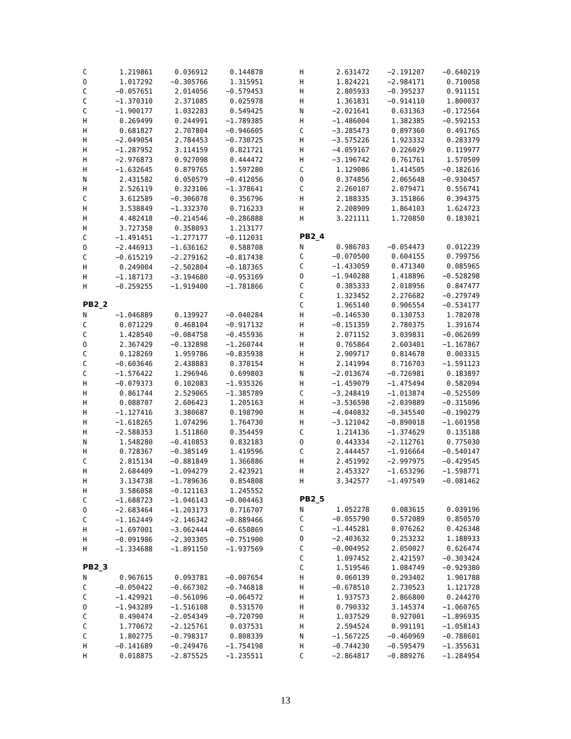| C | 1.219861 | 0.036912 | 0.144878 |
| O | 1.017292 | −0.305766 | 1.315951 |
| C | −0.057651 | 2.014056 | −0.579453 |
| C | −1.370310 | 2.371085 | 0.025978 |
| C | −1.900177 | 1.032283 | 0.549425 |
| H | 0.269499 | 0.244991 | −1.789385 |
| H | 0.681827 | 2.707804 | −0.946605 |
| H | −2.049054 | 2.784453 | −0.730725 |
| H | −1.287952 | 3.114159 | 0.821721 |
| H | −2.976873 | 0.927098 | 0.444472 |
| H | −1.632645 | 0.879765 | 1.597280 |
| N | 2.431582 | 0.050579 | −0.412056 |
| H | 2.526119 | 0.323106 | −1.378641 |
| C | 3.612589 | −0.306078 | 0.356796 |
| H | 3.538849 | −1.332370 | 0.716233 |
| H | 4.482418 | −0.214546 | −0.286888 |
| H | 3.727358 | 0.358093 | 1.213177 |
| C | −1.491451 | −1.277177 | −0.112031 |
| O | −2.446913 | −1.636162 | 0.588708 |
| C | −0.615219 | −2.279162 | −0.817438 |
| H | 0.249004 | −2.502804 | −0.187365 |
| H | −1.187173 | −3.194680 | −0.953169 |
| H | −0.259255 | −1.919400 | −1.781866 |
PB2_2
| N | −1.046889 | 0.139927 | −0.040284 |
| C | 0.071229 | 0.468104 | −0.917132 |
| C | 1.428540 | −0.084758 | −0.455936 |
| O | 2.367429 | −0.132898 | −1.260744 |
| C | 0.128269 | 1.959786 | −0.835938 |
| C | −0.603646 | 2.438883 | 0.370154 |
| C | −1.576422 | 1.296946 | 0.699803 |
| H | −0.079373 | 0.102083 | −1.935326 |
| H | 0.861744 | 2.529065 | −1.385789 |
| H | 0.088707 | 2.606423 | 1.205163 |
| H | −1.127416 | 3.380687 | 0.198790 |
| H | −1.618265 | 1.074296 | 1.764730 |
| H | −2.588353 | 1.511860 | 0.354459 |
| N | 1.548280 | −0.410853 | 0.832183 |
| H | 0.728367 | −0.385149 | 1.419596 |
| C | 2.815134 | −0.881849 | 1.366886 |
| H | 2.684409 | −1.094279 | 2.423921 |
| H | 3.134738 | −1.789636 | 0.854808 |
| H | 3.586058 | −0.121163 | 1.245552 |
| C | −1.688723 | −1.046143 | −0.004463 |
| O | −2.683464 | −1.203173 | 0.716707 |
| C | −1.162449 | −2.146342 | −0.889466 |
| H | −1.697001 | −3.062444 | −0.650869 |
| H | −0.091986 | −2.303305 | −0.751900 |
| H | −1.334688 | −1.891150 | −1.937569 |
PB2_3
| N | 0.967615 | 0.093781 | −0.007654 |
| C | −0.050422 | −0.667302 | −0.746818 |
| C | −1.429921 | −0.561096 | −0.064572 |
| O | −1.943289 | −1.516108 | 0.531570 |
| C | 0.490474 | −2.054349 | −0.720790 |
| C | 1.770672 | −2.125761 | 0.037531 |
| C | 1.802775 | −0.798317 | 0.808339 |
| H | −0.141689 | −0.249476 | −1.754198 |
| H | 0.018875 | −2.875525 | −1.235511 |
| H | 2.631472 | −2.191207 | −0.640219 |
| H | 1.824221 | −2.984171 | 0.710058 |
| H | 2.805933 | −0.395237 | 0.911151 |
| H | 1.361831 | −0.914110 | 1.800037 |
| N | −2.021641 | 0.631363 | −0.172564 |
| H | −1.486004 | 1.382385 | −0.592153 |
| C | −3.285473 | 0.897360 | 0.491765 |
| H | −3.575226 | 1.923332 | 0.283379 |
| H | −4.059167 | 0.226029 | 0.119977 |
| H | −3.196742 | 0.761761 | 1.570509 |
| C | 1.129086 | 1.414505 | −0.182616 |
| O | 0.374856 | 2.065648 | −0.930457 |
| C | 2.260107 | 2.079471 | 0.556741 |
| H | 2.188335 | 3.151866 | 0.394375 |
| H | 2.208909 | 1.864103 | 1.624723 |
| H | 3.221111 | 1.720850 | 0.183021 |
PB2_4
| N | 0.986703 | −0.054473 | 0.012239 |
| C | −0.070500 | 0.604155 | 0.799756 |
| C | −1.433059 | 0.471340 | 0.085965 |
| O | −1.940288 | 1.418896 | −0.528298 |
| C | 0.385333 | 2.018956 | 0.847477 |
| C | 1.323452 | 2.276682 | −0.279749 |
| C | 1.965140 | 0.906554 | −0.534177 |
| H | −0.146530 | 0.130753 | 1.782078 |
| H | −0.151359 | 2.780375 | 1.391674 |
| H | 2.071152 | 3.039831 | −0.062699 |
| H | 0.765864 | 2.603401 | −1.167867 |
| H | 2.909717 | 0.814678 | 0.003315 |
| H | 2.141994 | 0.716703 | −1.591123 |
| N | −2.013674 | −0.726981 | 0.183897 |
| H | −1.459079 | −1.475494 | 0.582094 |
| C | −3.248419 | −1.013874 | −0.525509 |
| H | −3.536598 | −2.039889 | −0.315096 |
| H | −4.040832 | −0.345540 | −0.190279 |
| H | −3.121042 | −0.890018 | −1.601958 |
| C | 1.214136 | −1.374629 | 0.135188 |
| O | 0.443334 | −2.112761 | 0.775030 |
| C | 2.444457 | −1.916664 | −0.540147 |
| H | 2.451992 | −2.997975 | −0.429545 |
| H | 2.453327 | −1.653296 | −1.598771 |
| H | 3.342577 | −1.497549 | −0.081462 |
PB2_5
| N | 1.052278 | 0.083615 | 0.039196 |
| C | −0.055790 | 0.572089 | 0.850570 |
| C | −1.445281 | 0.076262 | 0.426348 |
| O | −2.403632 | 0.253232 | 1.188933 |
| C | −0.004952 | 2.050027 | 0.626474 |
| C | 1.097452 | 2.421597 | −0.303424 |
| C | 1.519546 | 1.084749 | −0.929380 |
| H | 0.060139 | 0.293402 | 1.901788 |
| H | −0.678510 | 2.730523 | 1.121728 |
| H | 1.937573 | 2.866800 | 0.244270 |
| H | 0.790332 | 3.145374 | −1.060765 |
| H | 1.037529 | 0.927001 | −1.896935 |
| H | 2.594524 | 0.991191 | −1.058143 |
| N | −1.567225 | −0.460969 | −0.788601 |
| H | −0.744230 | −0.595479 | −1.355631 |
| C | −2.864817 | −0.889276 | −1.284954 |
13